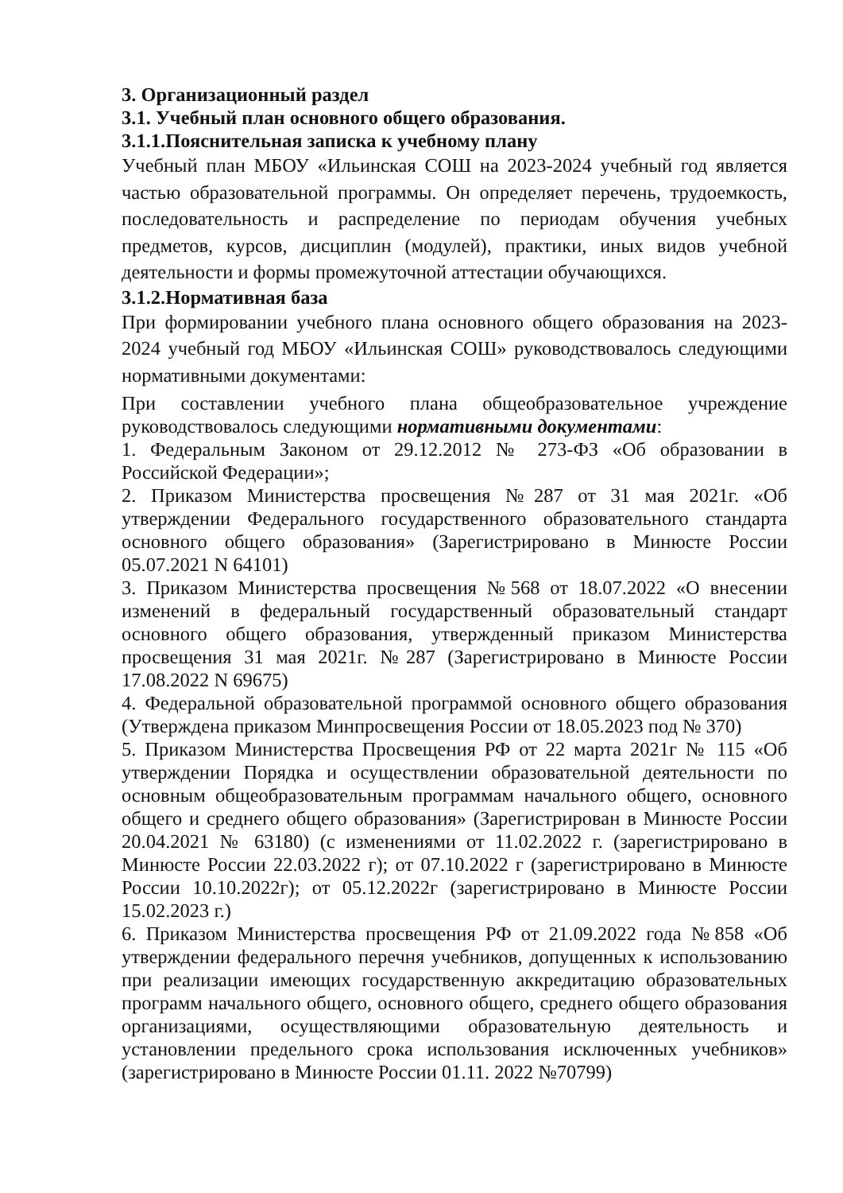3. Организационный раздел
3.1. Учебный план основного общего образования.
3.1.1.Пояснительная записка к учебному плану
Учебный план МБОУ «Ильинская СОШ на 2023-2024 учебный год является частью образовательной программы. Он определяет перечень, трудоемкость, последовательность и распределение по периодам обучения учебных предметов, курсов, дисциплин (модулей), практики, иных видов учебной деятельности и формы промежуточной аттестации обучающихся.
3.1.2.Нормативная база
При формировании учебного плана основного общего образования на 2023-2024 учебный год МБОУ «Ильинская СОШ» руководствовалось следующими нормативными документами:
При составлении учебного плана общеобразовательное учреждение руководствовалось следующими нормативными документами:
1. Федеральным Законом от 29.12.2012 № 273-ФЗ «Об образовании в Российской Федерации»;
2. Приказом Министерства просвещения №287 от 31 мая 2021г. «Об утверждении Федерального государственного образовательного стандарта основного общего образования» (Зарегистрировано в Минюсте России 05.07.2021 N 64101)
3. Приказом Министерства просвещения №568 от 18.07.2022 «О внесении изменений в федеральный государственный образовательный стандарт основного общего образования, утвержденный приказом Министерства просвещения 31 мая 2021г. №287 (Зарегистрировано в Минюсте России 17.08.2022 N 69675)
4. Федеральной образовательной программой основного общего образования (Утверждена приказом Минпросвещения России от 18.05.2023 под № 370)
5. Приказом Министерства Просвещения РФ от 22 марта 2021г № 115 «Об утверждении Порядка и осуществлении образовательной деятельности по основным общеобразовательным программам начального общего, основного общего и среднего общего образования» (Зарегистрирован в Минюсте России 20.04.2021 № 63180) (с изменениями от 11.02.2022 г. (зарегистрировано в Минюсте России 22.03.2022 г); от 07.10.2022 г (зарегистрировано в Минюсте России 10.10.2022г); от 05.12.2022г (зарегистрировано в Минюсте России 15.02.2023 г.)
6. Приказом Министерства просвещения РФ от 21.09.2022 года №858 «Об утверждении федерального перечня учебников, допущенных к использованию при реализации имеющих государственную аккредитацию образовательных программ начального общего, основного общего, среднего общего образования организациями, осуществляющими образовательную деятельность и установлении предельного срока использования исключенных учебников» (зарегистрировано в Минюсте России 01.11. 2022 №70799)